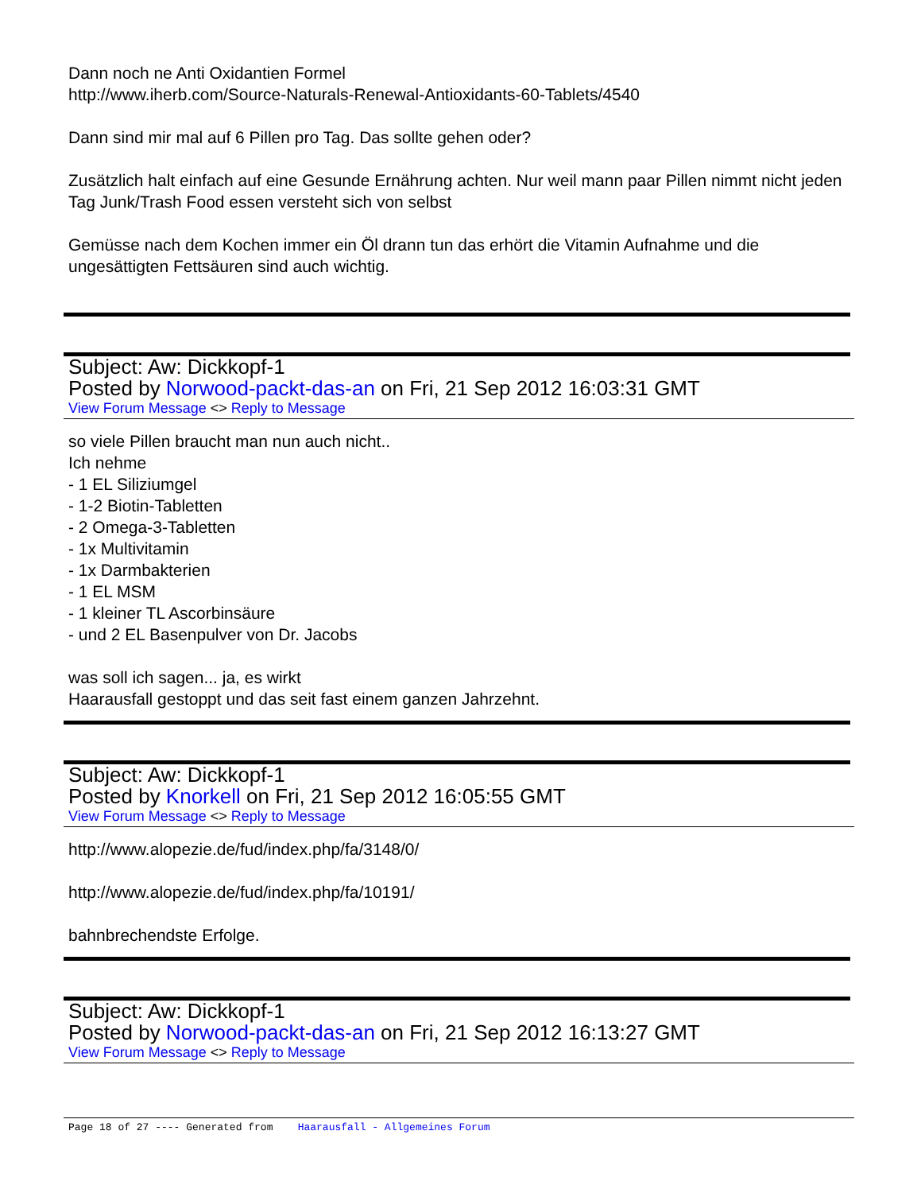Dann noch ne Anti Oxidantien Formel
http://www.iherb.com/Source-Naturals-Renewal-Antioxidants-60-Tablets/4540
Dann sind mir mal auf 6 Pillen pro Tag. Das sollte gehen oder?
Zusätzlich halt einfach auf eine Gesunde Ernährung achten. Nur weil mann paar Pillen nimmt nicht jeden Tag Junk/Trash Food essen versteht sich von selbst
Gemüsse nach dem Kochen immer ein Öl drann tun das erhört die Vitamin Aufnahme und die ungesättigten Fettsäuren sind auch wichtig.
Subject: Aw: Dickkopf-1
Posted by Norwood-packt-das-an on Fri, 21 Sep 2012 16:03:31 GMT
View Forum Message <> Reply to Message
so viele Pillen braucht man nun auch nicht..
Ich nehme
- 1 EL Siliziumgel
- 1-2 Biotin-Tabletten
- 2 Omega-3-Tabletten
- 1x Multivitamin
- 1x Darmbakterien
- 1 EL MSM
- 1 kleiner TL Ascorbinsäure
- und 2 EL Basenpulver von Dr. Jacobs
was soll ich sagen... ja, es wirkt
Haarausfall gestoppt und das seit fast einem ganzen Jahrzehnt.
Subject: Aw: Dickkopf-1
Posted by Knorkell on Fri, 21 Sep 2012 16:05:55 GMT
View Forum Message <> Reply to Message
http://www.alopezie.de/fud/index.php/fa/3148/0/
http://www.alopezie.de/fud/index.php/fa/10191/
bahnbrechendste Erfolge.
Subject: Aw: Dickkopf-1
Posted by Norwood-packt-das-an on Fri, 21 Sep 2012 16:13:27 GMT
View Forum Message <> Reply to Message
Page 18 of 27 ---- Generated from Haarausfall - Allgemeines Forum